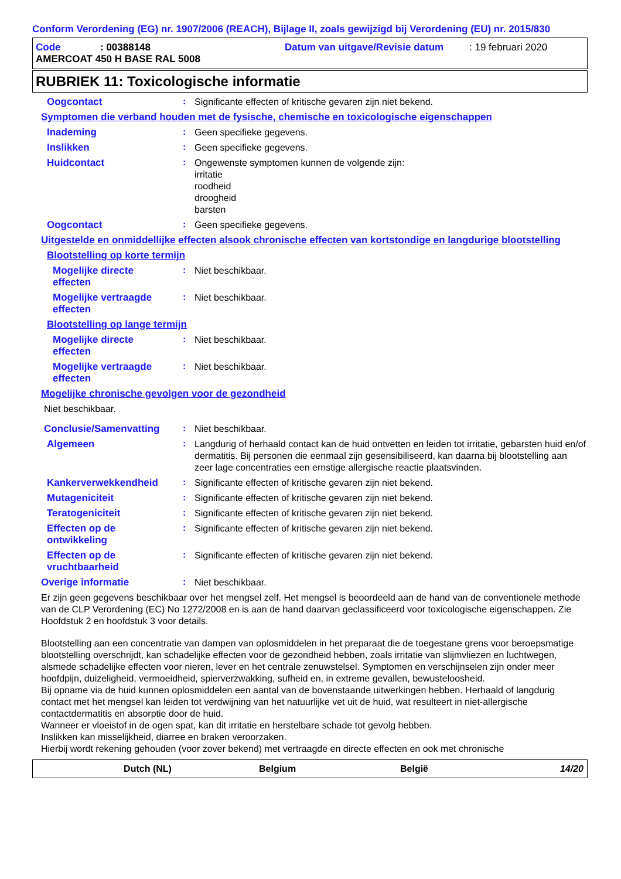Conform Verordening (EG) nr. 1907/2006 (REACH), Bijlage II, zoals gewijzigd bij Verordening (EU) nr. 2015/830
Code: 00388148 Datum van uitgave/Revisie datum: 19 februari 2020
AMERCOAT 450 H BASE RAL 5008
RUBRIEK 11: Toxicologische informatie
Oogcontact: Significante effecten of kritische gevaren zijn niet bekend.
Symptomen die verband houden met de fysische, chemische en toxicologische eigenschappen
Inademing: Geen specifieke gegevens.
Inslikken: Geen specifieke gegevens.
Huidcontact: Ongewenste symptomen kunnen de volgende zijn:
irritatie
roodheid
droogheid
barsten
Oogcontact: Geen specifieke gegevens.
Uitgestelde en onmiddellijke effecten alsook chronische effecten van kortstondige en langdurige blootstelling
Blootstelling op korte termijn
Mogelijke directe
effecten: Niet beschikbaar.
Mogelijke vertraagde
effecten: Niet beschikbaar.
Blootstelling op lange termijn
Mogelijke directe
effecten: Niet beschikbaar.
Mogelijke vertraagde
effecten: Niet beschikbaar.
Mogelijke chronische gevolgen voor de gezondheid
Niet beschikbaar.
Conclusie/Samenvatting: Niet beschikbaar.
Algemeen: Langdurig of herhaald contact kan de huid ontvetten en leiden tot irritatie, gebarsten huid en/of dermatitis. Bij personen die eenmaal zijn gesensibiliseerd, kan daarna bij blootstelling aan zeer lage concentraties een ernstige allergische reactie plaatsvinden.
Kankerverwekkendheid: Significante effecten of kritische gevaren zijn niet bekend.
Mutageniciteit: Significante effecten of kritische gevaren zijn niet bekend.
Teratogeniciteit: Significante effecten of kritische gevaren zijn niet bekend.
Effecten op de
ontwikkeling: Significante effecten of kritische gevaren zijn niet bekend.
Effecten op de
vruchtbaarheid: Significante effecten of kritische gevaren zijn niet bekend.
Overige informatie: Niet beschikbaar.
Er zijn geen gegevens beschikbaar over het mengsel zelf. Het mengsel is beoordeeld aan de hand van de conventionele methode van de CLP Verordening (EC) No 1272/2008 en is aan de hand daarvan geclassificeerd voor toxicologische eigenschappen. Zie Hoofdstuk 2 en hoofdstuk 3 voor details.
Blootstelling aan een concentratie van dampen van oplosmiddelen in het preparaat die de toegestane grens voor beroepsmatige blootstelling overschrijdt, kan schadelijke effecten voor de gezondheid hebben, zoals irritatie van slijmvliezen en luchtwegen, alsmede schadelijke effecten voor nieren, lever en het centrale zenuwstelsel. Symptomen en verschijnselen zijn onder meer hoofdpijn, duizeligheid, vermoeidheid, spierverzwakking, sufheid en, in extreme gevallen, bewusteloosheid.
Bij opname via de huid kunnen oplosmiddelen een aantal van de bovenstaande uitwerkingen hebben. Herhaald of langdurig contact met het mengsel kan leiden tot verdwijning van het natuurlijke vet uit de huid, wat resulteert in niet-allergische contactdermatitis en absorptie door de huid.
Wanneer er vloeistof in de ogen spat, kan dit irritatie en herstelbare schade tot gevolg hebben.
Inslikken kan misselijkheid, diarree en braken veroorzaken.
Hierbij wordt rekening gehouden (voor zover bekend) met vertraagde en directe effecten en ook met chronische
Dutch (NL) Belgium België 14/20